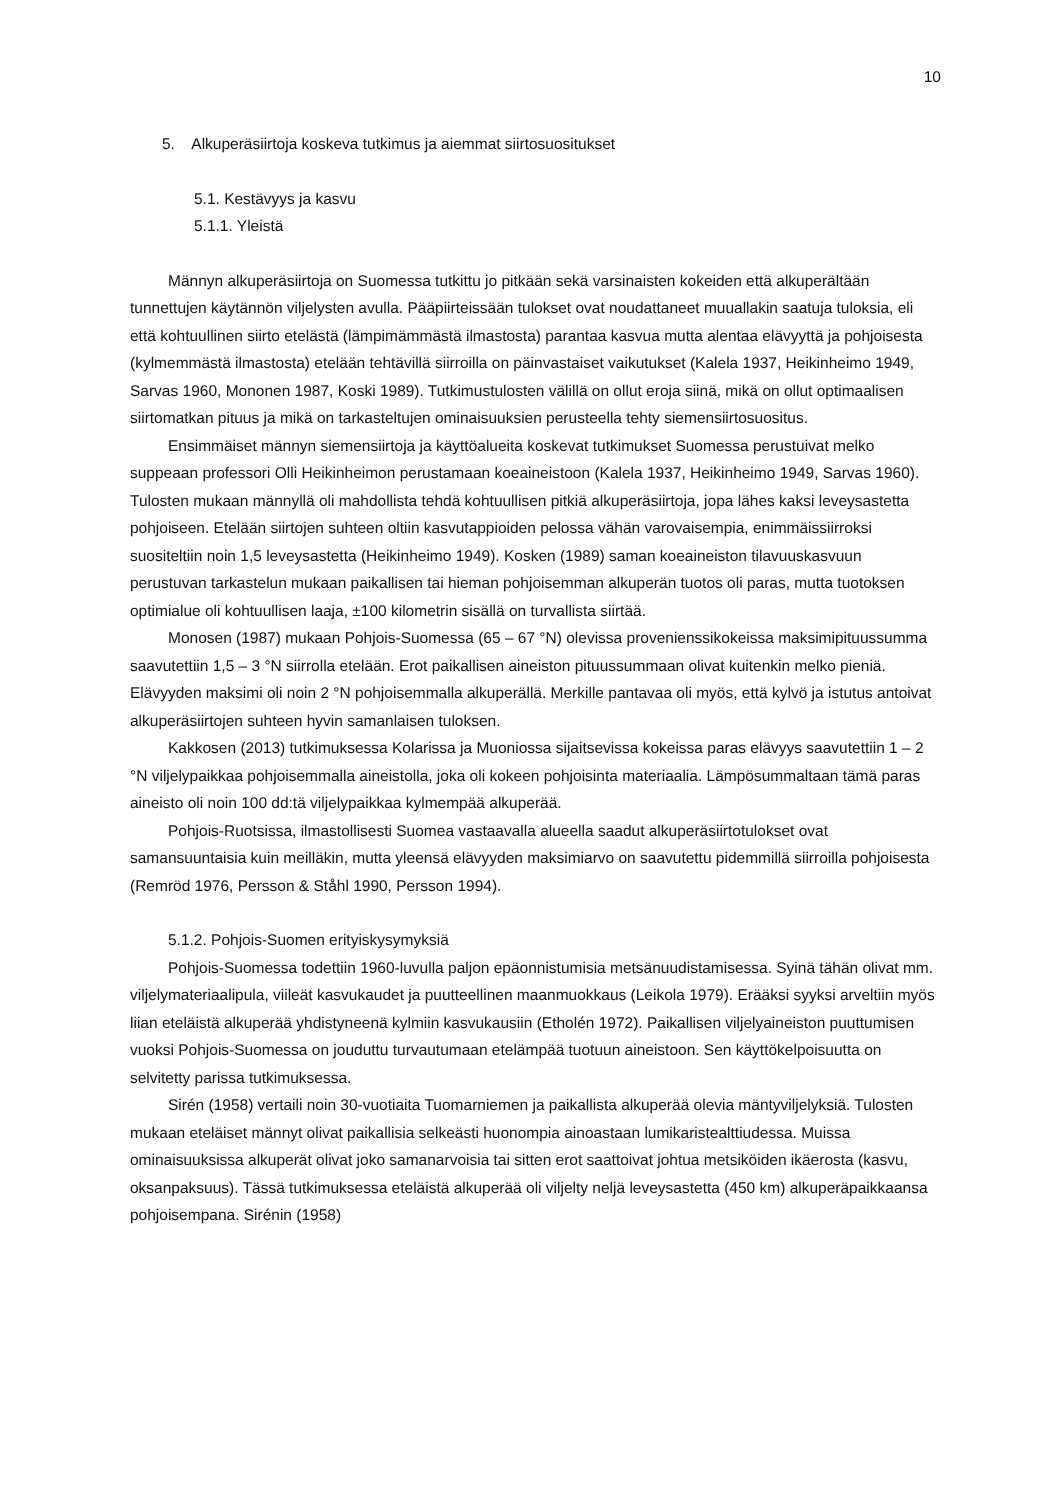10
5. Alkuperäsiirtoja koskeva tutkimus ja aiemmat siirtosuositukset
5.1. Kestävyys ja kasvu
5.1.1. Yleistä
Männyn alkuperäsiirtoja on Suomessa tutkittu jo pitkään sekä varsinaisten kokeiden että alkuperältään tunnettujen käytännön viljelysten avulla. Pääpiirteissään tulokset ovat noudattaneet muuallakin saatuja tuloksia, eli että kohtuullinen siirto etelästä (lämpimämmästä ilmastosta) parantaa kasvua mutta alentaa elävyyttä ja pohjoisesta (kylmemmästä ilmastosta) etelään tehtävillä siirroilla on päinvastaiset vaikutukset (Kalela 1937, Heikinheimo 1949, Sarvas 1960, Mononen 1987, Koski 1989). Tutkimustulosten välillä on ollut eroja siinä, mikä on ollut optimaalisen siirtomatkan pituus ja mikä on tarkasteltujen ominaisuuksien perusteella tehty siemensiirtosuositus.
Ensimmäiset männyn siemensiirtoja ja käyttöalueita koskevat tutkimukset Suomessa perustuivat melko suppeaan professori Olli Heikinheimon perustamaan koeaineistoon (Kalela 1937, Heikinheimo 1949, Sarvas 1960). Tulosten mukaan männyllä oli mahdollista tehdä kohtuullisen pitkiä alkuperäsiirtoja, jopa lähes kaksi leveysastetta pohjoiseen. Etelään siirtojen suhteen oltiin kasvutappioiden pelossa vähän varovaisempia, enimmäissiirroksi suositeltiin noin 1,5 leveysastetta (Heikinheimo 1949). Kosken (1989) saman koeaineiston tilavuuskasvuun perustuvan tarkastelun mukaan paikallisen tai hieman pohjoisemman alkuperän tuotos oli paras, mutta tuotoksen optimialue oli kohtuullisen laaja, ±100 kilometrin sisällä on turvallista siirtää.
Monosen (1987) mukaan Pohjois-Suomessa (65 – 67 °N) olevissa provenienssikokeissa maksimipituussumma saavutettiin 1,5 – 3 °N siirrolla etelään. Erot paikallisen aineiston pituussummaan olivat kuitenkin melko pieniä. Elävyyden maksimi oli noin 2 °N pohjoisemmalla alkuperällä. Merkille pantavaa oli myös, että kylvö ja istutus antoivat alkuperäsiirtojen suhteen hyvin samanlaisen tuloksen.
Kakkosen (2013) tutkimuksessa Kolarissa ja Muoniossa sijaitsevissa kokeissa paras elävyys saavutettiin 1 – 2 °N viljelypaikkaa pohjoisemmalla aineistolla, joka oli kokeen pohjoisinta materiaalia. Lämpösummaltaan tämä paras aineisto oli noin 100 dd:tä viljelypaikkaa kylmempää alkuperää.
Pohjois-Ruotsissa, ilmastollisesti Suomea vastaavalla alueella saadut alkuperäsiirtotulokset ovat samansuuntaisia kuin meilläkin, mutta yleensä elävyyden maksimiarvo on saavutettu pidemmillä siirroilla pohjoisesta (Remröd 1976, Persson & Ståhl 1990, Persson 1994).
5.1.2. Pohjois-Suomen erityiskysymyksiä
Pohjois-Suomessa todettiin 1960-luvulla paljon epäonnistumisia metsänuudistamisessa. Syinä tähän olivat mm. viljelymateriaalipula, viileät kasvukaudet ja puutteellinen maanmuokkaus (Leikola 1979). Erääksi syyksi arveltiin myös liian eteläistä alkuperää yhdistyneenä kylmiin kasvukausiin (Etholén 1972). Paikallisen viljelyaineiston puuttumisen vuoksi Pohjois-Suomessa on jouduttu turvautumaan etelämpää tuotuun aineistoon. Sen käyttökelpoisuutta on selvitetty parissa tutkimuksessa.
Sirén (1958) vertaili noin 30-vuotiaita Tuomarniemen ja paikallista alkuperää olevia mäntyviljelyksiä. Tulosten mukaan eteläiset männyt olivat paikallisia selkeästi huonompia ainoastaan lumikaristealttiudessa. Muissa ominaisuuksissa alkuperät olivat joko samanarvoisia tai sitten erot saattoivat johtua metsiköiden ikäerosta (kasvu, oksanpaksuus). Tässä tutkimuksessa eteläistä alkuperää oli viljelty neljä leveysastetta (450 km) alkuperäpaikkaansa pohjoisempana. Sirénin (1958)